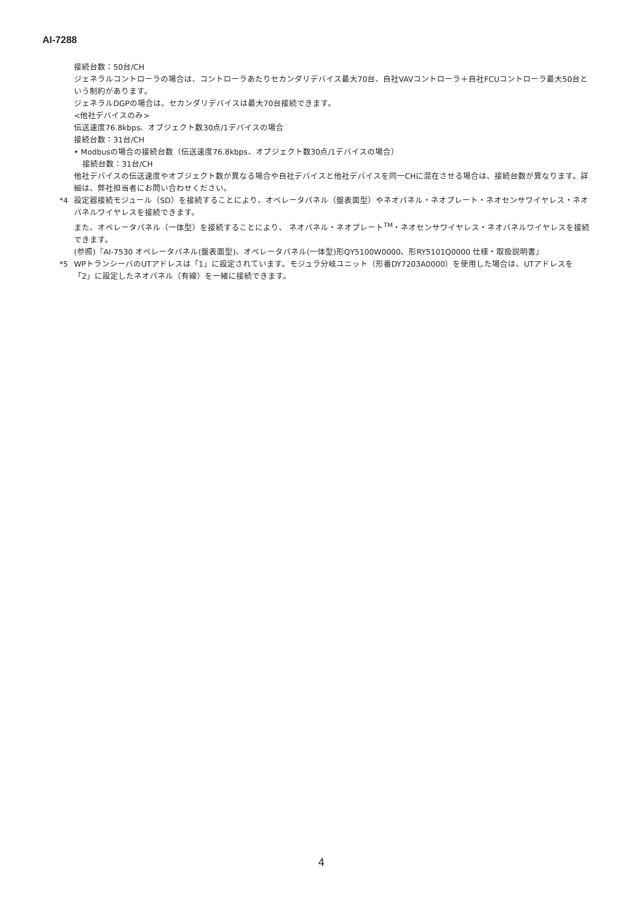AI-7288
接続台数：50台/CH
ジェネラルコントローラの場合は、コントローラあたりセカンダリデバイス最大70台、自社VAVコントローラ＋自社FCUコントローラ最大50台という制約があります。
ジェネラルDGPの場合は、セカンダリデバイスは最大70台接続できます。
<他社デバイスのみ>
伝送速度76.8kbps、オブジェクト数30点/1デバイスの場合
接続台数：31台/CH
• Modbusの場合の接続台数（伝送速度76.8kbps、オブジェクト数30点/1デバイスの場合）
接続台数：31台/CH
他社デバイスの伝送速度やオブジェクト数が異なる場合や自社デバイスと他社デバイスを同一CHに混在させる場合は、接続台数が異なります。詳細は、弊社担当者にお問い合わせください。
*4 設定器接続モジュール（SD）を接続することにより、オペレータパネル（盤表面型）やネオパネル・ネオプレート・ネオセンサワイヤレス・ネオパネルワイヤレスを接続できます。
また、オペレータパネル（一体型）を接続することにより、 ネオパネル・ネオプレート<sup>TM</sup>・ネオセンサワイヤレス・ネオパネルワイヤレスを接続できます。
(参照)『AI-7530 オペレータパネル(盤表面型)、オペレータパネル(一体型)形QY5100W0000、形RY5101Q0000 仕様・取扱説明書』
*5 WPトランシーバのUTアドレスは「1」に設定されています。モジュラ分岐ユニット（形番DY7203A0000）を使用した場合は、UTアドレスを「2」に設定したネオパネル（有線）を一緒に接続できます。
4